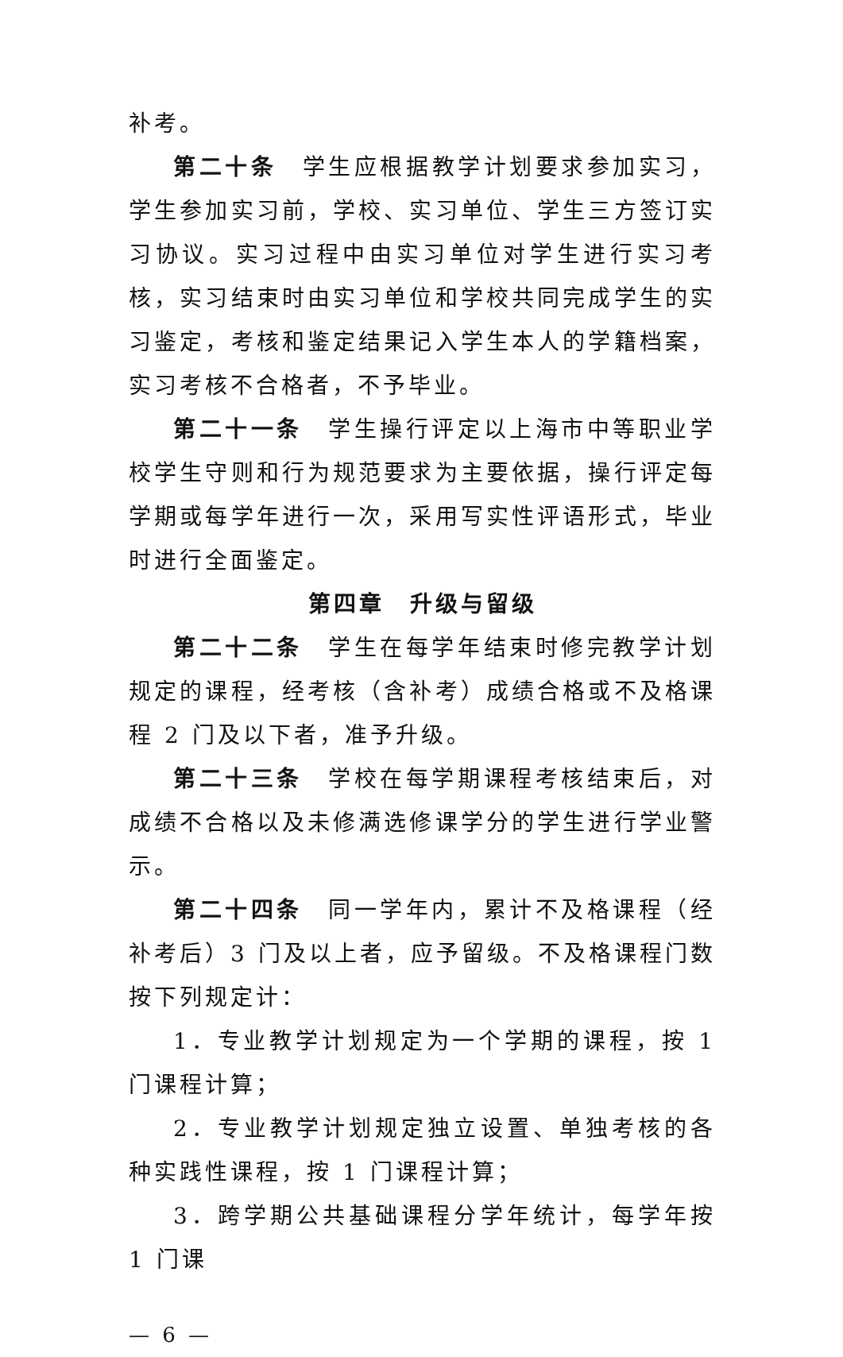补考。
第二十条　学生应根据教学计划要求参加实习，学生参加实习前，学校、实习单位、学生三方签订实习协议。实习过程中由实习单位对学生进行实习考核，实习结束时由实习单位和学校共同完成学生的实习鉴定，考核和鉴定结果记入学生本人的学籍档案，实习考核不合格者，不予毕业。
第二十一条　学生操行评定以上海市中等职业学校学生守则和行为规范要求为主要依据，操行评定每学期或每学年进行一次，采用写实性评语形式，毕业时进行全面鉴定。
第四章　升级与留级
第二十二条　学生在每学年结束时修完教学计划规定的课程，经考核（含补考）成绩合格或不及格课程 2 门及以下者，准予升级。
第二十三条　学校在每学期课程考核结束后，对成绩不合格以及未修满选修课学分的学生进行学业警示。
第二十四条　同一学年内，累计不及格课程（经补考后）3 门及以上者，应予留级。不及格课程门数按下列规定计：
1．专业教学计划规定为一个学期的课程，按 1 门课程计算；
2．专业教学计划规定独立设置、单独考核的各种实践性课程，按 1 门课程计算；
3．跨学期公共基础课程分学年统计，每学年按 1 门课
— 6 —